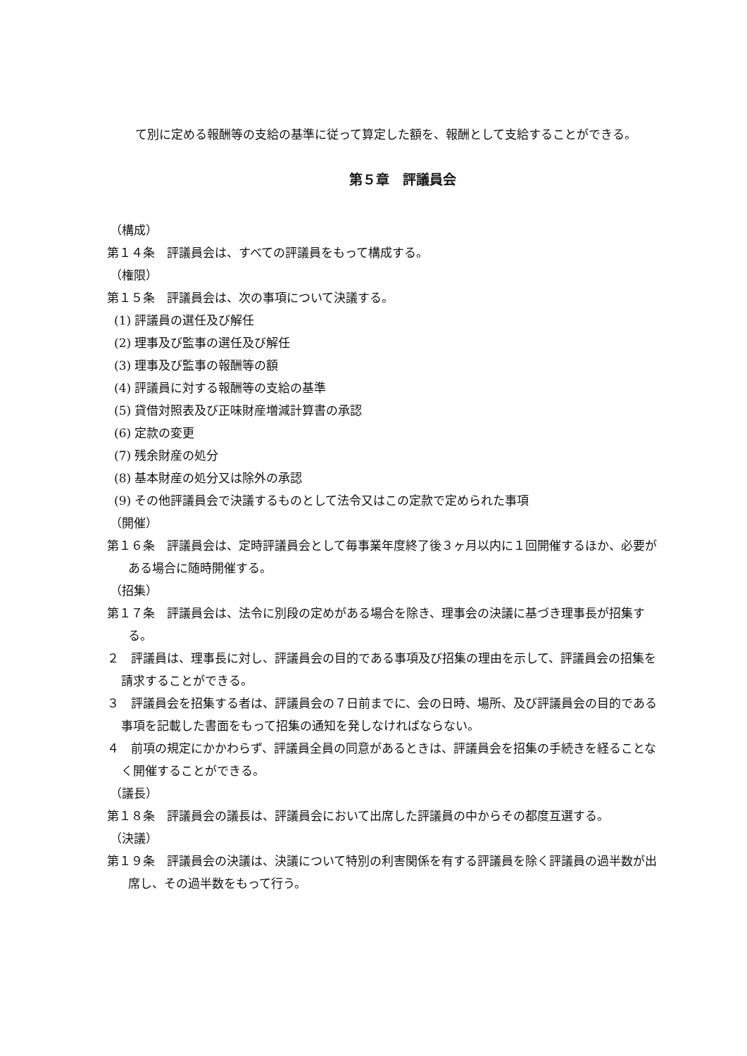て別に定める報酬等の支給の基準に従って算定した額を、報酬として支給することができる。
第５章　評議員会
（構成）
第１４条　評議員会は、すべての評議員をもって構成する。
（権限）
第１５条　評議員会は、次の事項について決議する。
(1) 評議員の選任及び解任
(2) 理事及び監事の選任及び解任
(3) 理事及び監事の報酬等の額
(4) 評議員に対する報酬等の支給の基準
(5) 貸借対照表及び正味財産増減計算書の承認
(6) 定款の変更
(7) 残余財産の処分
(8) 基本財産の処分又は除外の承認
(9) その他評議員会で決議するものとして法令又はこの定款で定められた事項
（開催）
第１６条　評議員会は、定時評議員会として毎事業年度終了後３ヶ月以内に１回開催するほか、必要がある場合に随時開催する。
（招集）
第１７条　評議員会は、法令に別段の定めがある場合を除き、理事会の決議に基づき理事長が招集する。
２　評議員は、理事長に対し、評議員会の目的である事項及び招集の理由を示して、評議員会の招集を請求することができる。
３　評議員会を招集する者は、評議員会の７日前までに、会の日時、場所、及び評議員会の目的である事項を記載した書面をもって招集の通知を発しなければならない。
４　前項の規定にかかわらず、評議員全員の同意があるときは、評議員会を招集の手続きを経ることなく開催することができる。
（議長）
第１８条　評議員会の議長は、評議員会において出席した評議員の中からその都度互選する。
（決議）
第１９条　評議員会の決議は、決議について特別の利害関係を有する評議員を除く評議員の過半数が出席し、その過半数をもって行う。